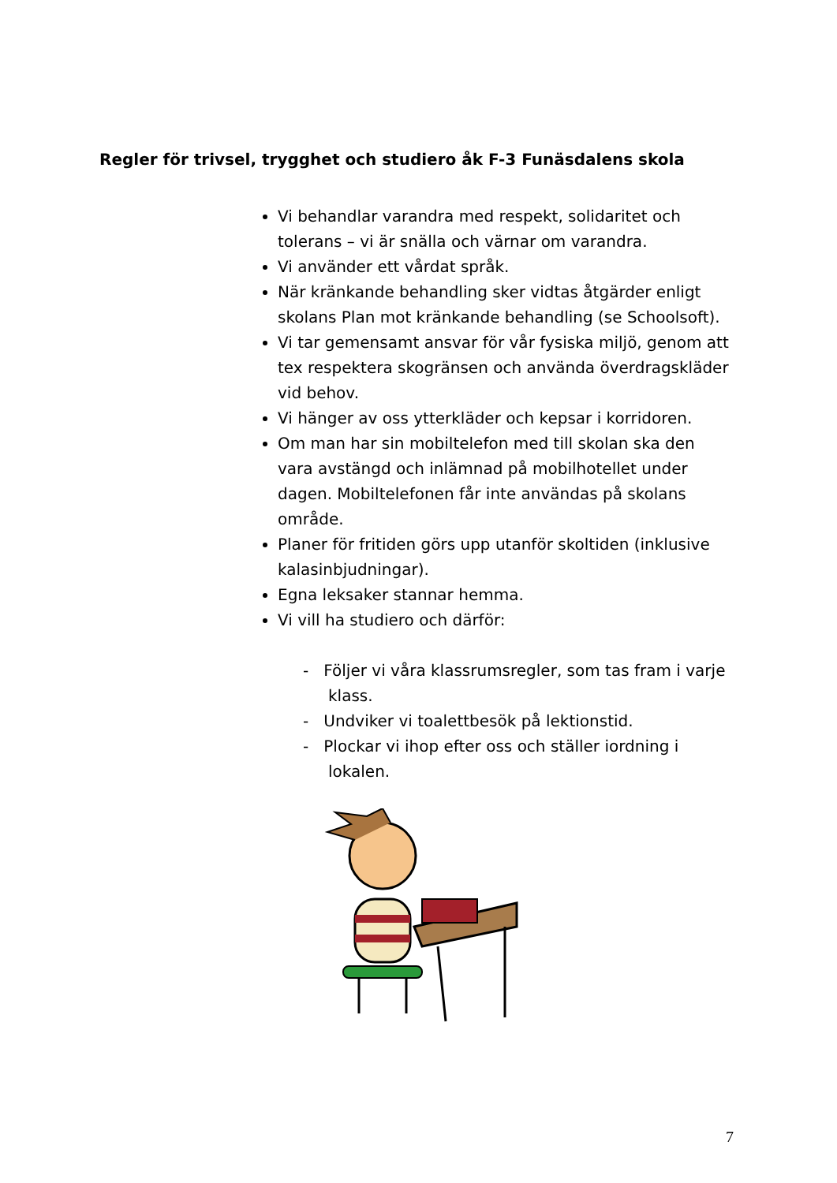Regler för trivsel, trygghet och studiero åk F-3 Funäsdalens skola
Vi behandlar varandra med respekt, solidaritet och tolerans – vi är snälla och värnar om varandra.
Vi använder ett vårdat språk.
När kränkande behandling sker vidtas åtgärder enligt skolans Plan mot kränkande behandling (se Schoolsoft).
Vi tar gemensamt ansvar för vår fysiska miljö, genom att tex respektera skogränsen och använda överdragskläder vid behov.
Vi hänger av oss ytterkläder och kepsar i korridoren.
Om man har sin mobiltelefon med till skolan ska den vara avstängd och inlämnad på mobilhotellet under dagen. Mobiltelefonen får inte användas på skolans område.
Planer för fritiden görs upp utanför skoltiden (inklusive kalasinbjudningar).
Egna leksaker stannar hemma.
Vi vill ha studiero och därför:
- Följer vi våra klassrumsregler, som tas fram i varje klass.
- Undviker vi toalettbesök på lektionstid.
- Plockar vi ihop efter oss och ställer iordning i lokalen.
7